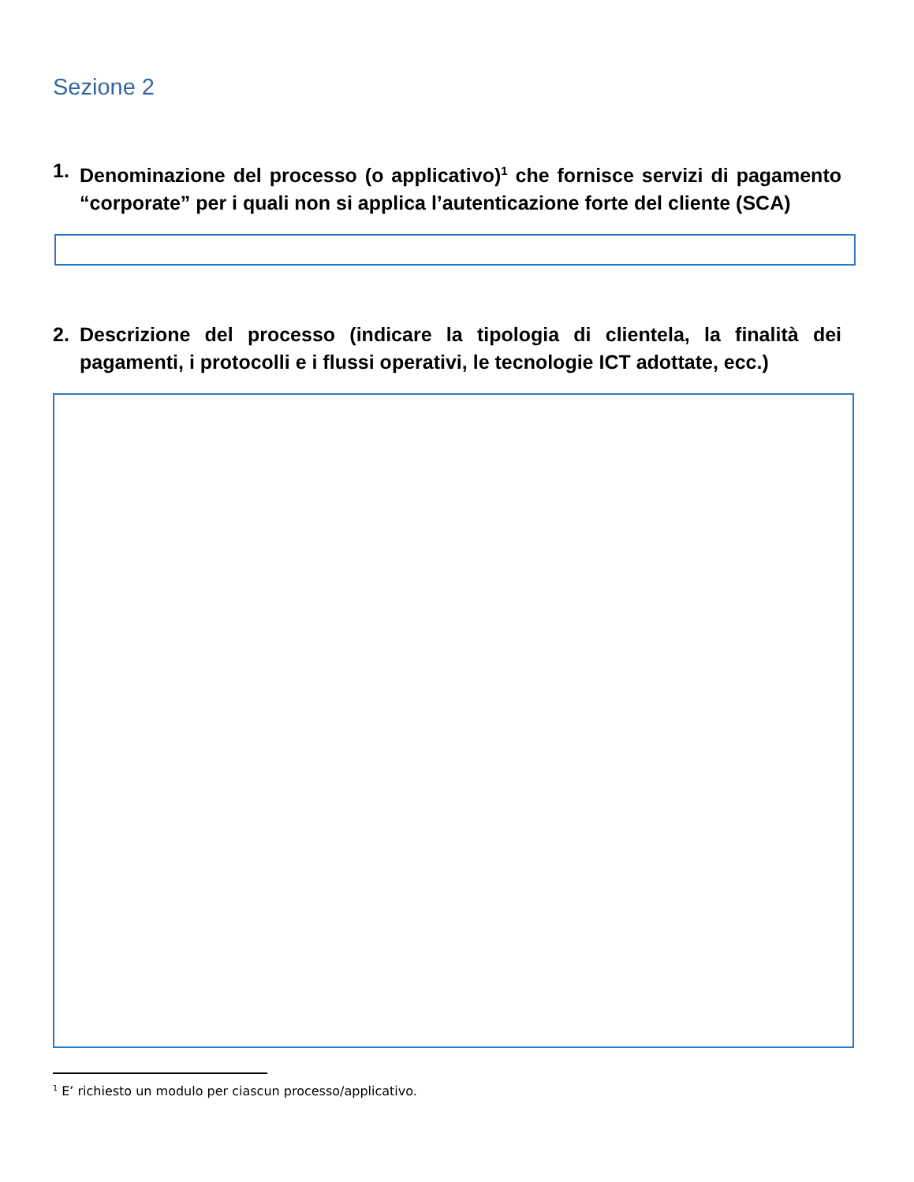Sezione 2
1. Denominazione del processo (o applicativo)<sup>1</sup> che fornisce servizi di pagamento “corporate” per i quali non si applica l’autenticazione forte del cliente (SCA)
2. Descrizione del processo (indicare la tipologia di clientela, la finalità dei pagamenti, i protocolli e i flussi operativi, le tecnologie ICT adottate, ecc.)
<sup>1</sup> E’ richiesto un modulo per ciascun processo/applicativo.